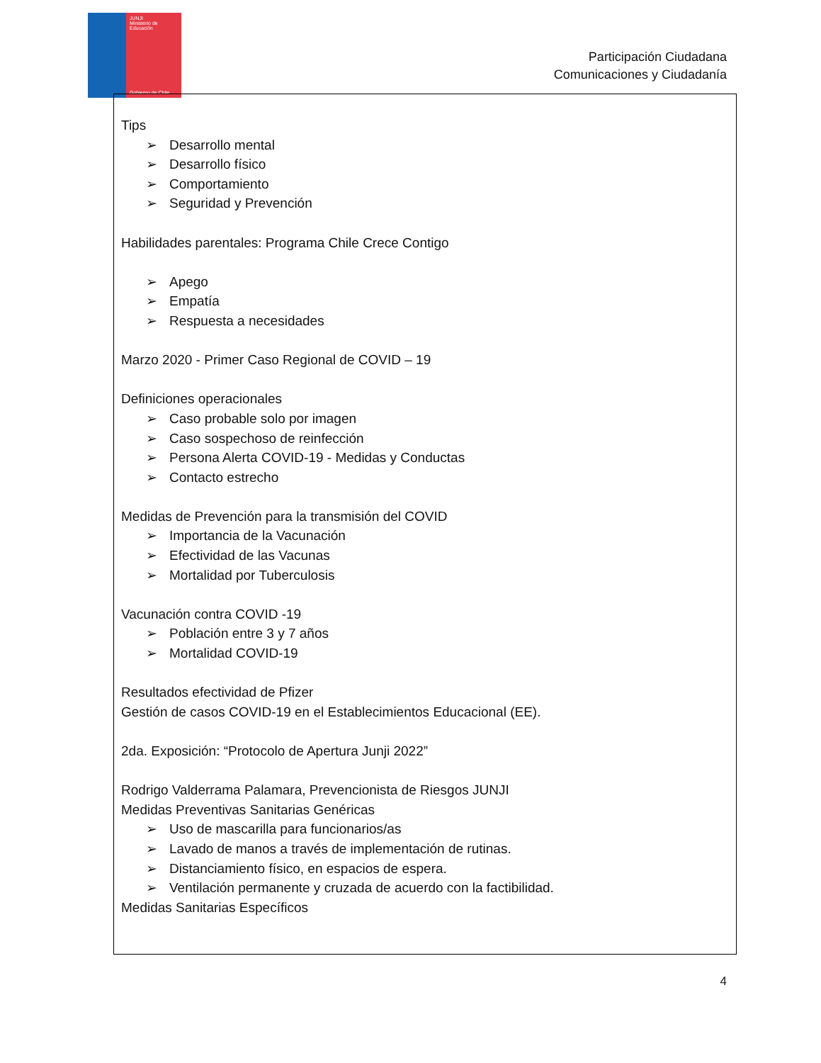JUNJI
Ministerio de Educación
Gobierno de Chile
Participación Ciudadana
Comunicaciones y Ciudadanía
Tips
➢ Desarrollo mental
➢ Desarrollo físico
➢ Comportamiento
➢ Seguridad y Prevención
Habilidades parentales: Programa Chile Crece Contigo
➢ Apego
➢ Empatía
➢ Respuesta a necesidades
Marzo 2020 - Primer Caso Regional de COVID – 19
Definiciones operacionales
➢ Caso probable solo por imagen
➢ Caso sospechoso de reinfección
➢ Persona Alerta COVID-19 - Medidas y Conductas
➢ Contacto estrecho
Medidas de Prevención para la transmisión del COVID
➢ Importancia de la Vacunación
➢ Efectividad de las Vacunas
➢ Mortalidad por Tuberculosis
Vacunación contra COVID -19
➢ Población entre 3 y 7 años
➢ Mortalidad COVID-19
Resultados efectividad de Pfizer
Gestión de casos COVID-19 en el Establecimientos Educacional (EE).
2da. Exposición: “Protocolo de Apertura Junji 2022”
Rodrigo Valderrama Palamara, Prevencionista de Riesgos JUNJI
Medidas Preventivas Sanitarias Genéricas
➢ Uso de mascarilla para funcionarios/as
➢ Lavado de manos a través de implementación de rutinas.
➢ Distanciamiento físico, en espacios de espera.
➢ Ventilación permanente y cruzada de acuerdo con la factibilidad.
Medidas Sanitarias Específicos
4